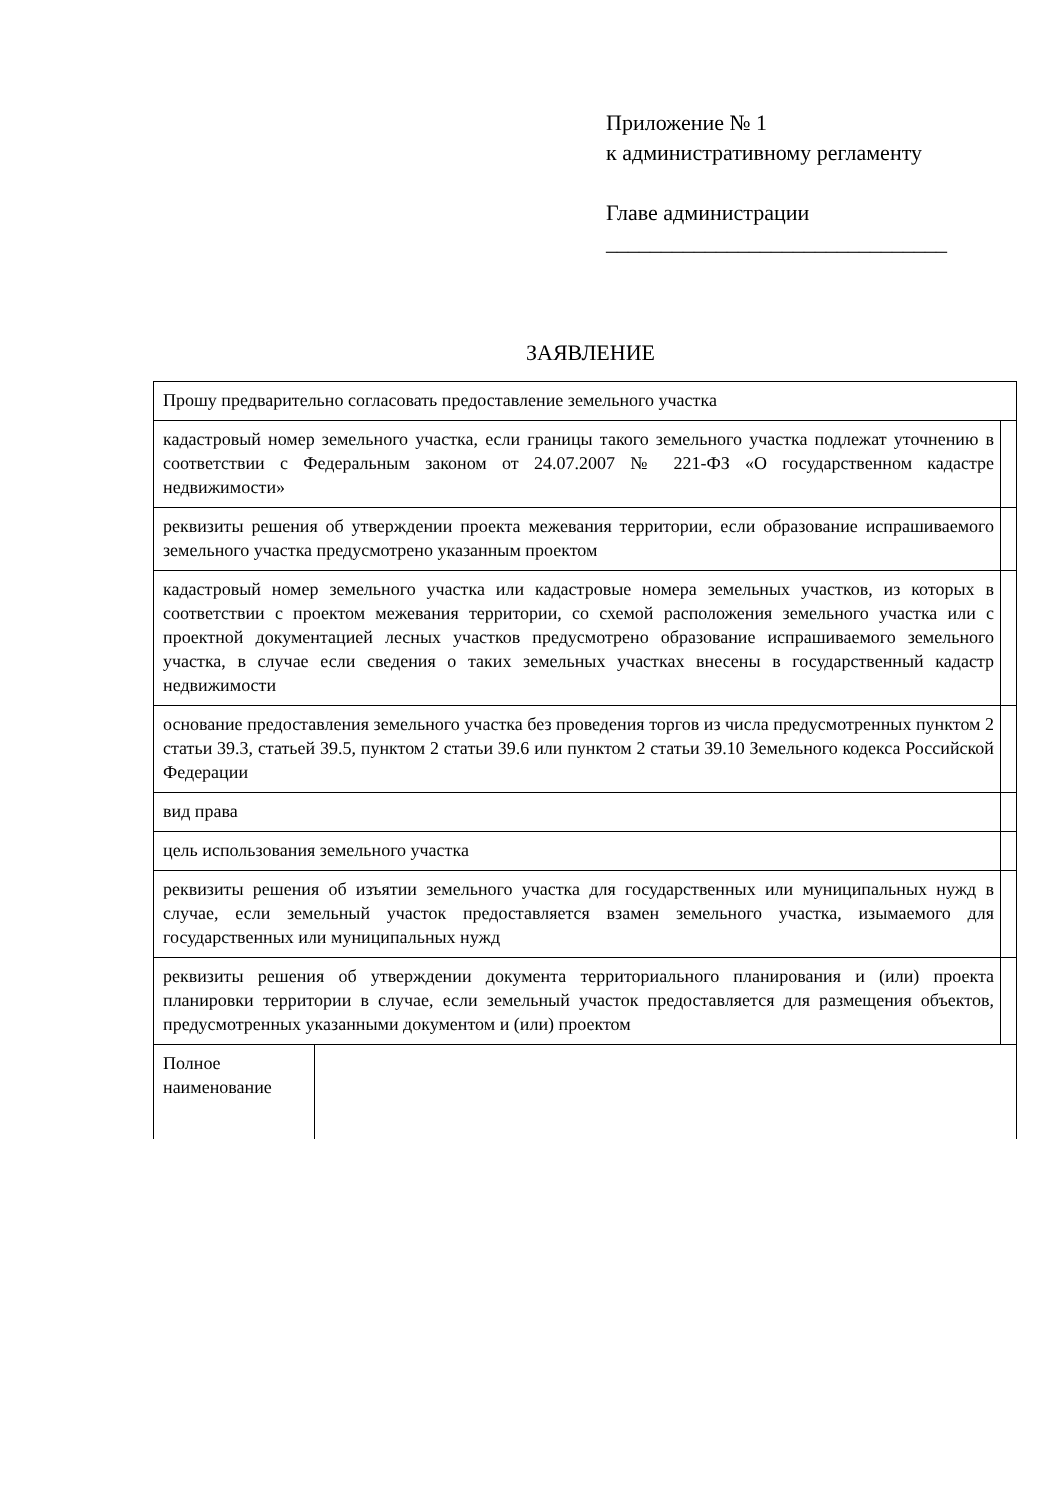Приложение № 1
к административному регламенту
Главе администрации
_______________________________
ЗАЯВЛЕНИЕ
| Прошу предварительно согласовать предоставление земельного участка | | |
| кадастровый номер земельного участка, если границы такого земельного участка подлежат уточнению в соответствии с Федеральным законом от 24.07.2007 № 221-ФЗ «О государственном кадастре недвижимости» | | |
| реквизиты решения об утверждении проекта межевания территории, если образование испрашиваемого земельного участка предусмотрено указанным проектом | | |
| кадастровый номер земельного участка или кадастровые номера земельных участков, из которых в соответствии с проектом межевания территории, со схемой расположения земельного участка или с проектной документацией лесных участков предусмотрено образование испрашиваемого земельного участка, в случае если сведения о таких земельных участках внесены в государственный кадастр недвижимости | | |
| основание предоставления земельного участка без проведения торгов из числа предусмотренных пунктом 2 статьи 39.3, статьей 39.5, пунктом 2 статьи 39.6 или пунктом 2 статьи 39.10 Земельного кодекса Российской Федерации | | |
| вид права | | |
| цель использования земельного участка | | |
| реквизиты решения об изъятии земельного участка для государственных или муниципальных нужд в случае, если земельный участок предоставляется взамен земельного участка, изымаемого для государственных или муниципальных нужд | | |
| реквизиты решения об утверждении документа территориального планирования и (или) проекта планировки территории в случае, если земельный участок предоставляется для размещения объектов, предусмотренных указанными документом и (или) проектом | | |
| Полное наименование | | |